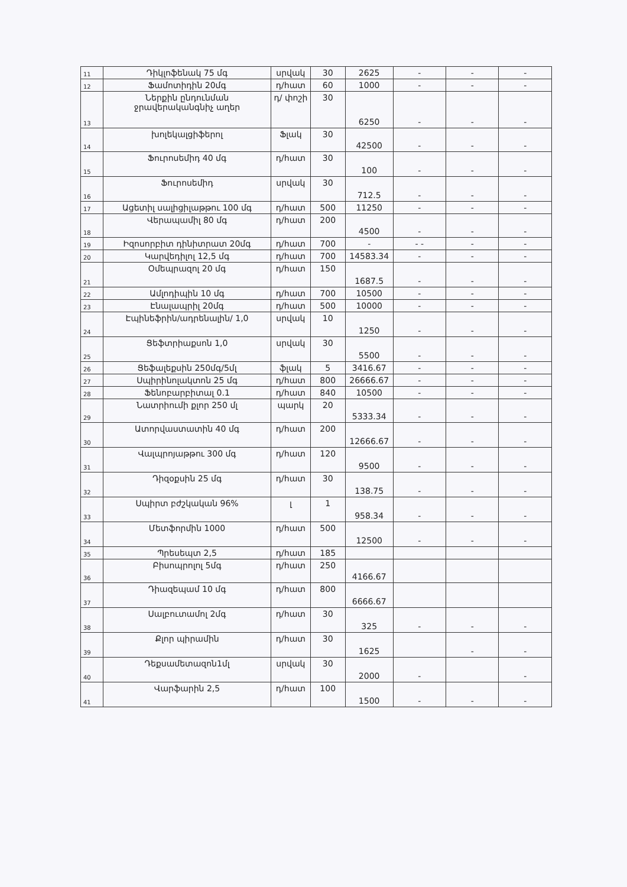| 11 | Դիկլոֆենակ 75 մգ | սրվակ | 30 | 2625 | - | - | - |
| 12 | Ֆամոտիդին 20մգ | դ/հատ | 60 | 1000 | - | - | - |
| 13 | Ներքին ընդունման ջրավերականգնիչ աղեր | դ/ փոշի | 30 | 6250 | - | - | - |
| 14 | խոլեկալցիֆերոլ | Ֆլակ | 30 | 42500 | - | - | - |
| 15 | Ֆուրոսեմիդ 40 մգ | դ/հատ | 30 | 100 | - | - | - |
| 16 | Ֆուրոսեմիդ | սրվակ | 30 | 712.5 | - | - | - |
| 17 | Ացետիլ սալիցիլաթթու 100 մգ | դ/հատ | 500 | 11250 | - | - | - |
| 18 | Վերապամիլ 80 մգ | դ/հատ | 200 | 4500 | - | - | - |
| 19 | Իզոսորբիտ դինիտրատ 20մգ | դ/հատ | 700 | - | - - | - | - |
| 20 | Կարվեդիլոլ 12,5 մգ | դ/հատ | 700 | 14583.34 | - | - | - |
| 21 | Օմեպրազոլ 20 մգ | դ/հատ | 150 | 1687.5 | - | - | - |
| 22 | Ամլոդիպին 10 մգ | դ/հատ | 700 | 10500 | - | - | - |
| 23 | Էնալապրիլ 20մգ | դ/հատ | 500 | 10000 | - | - | - |
| 24 | Էպինեֆրին/ադրենալին/ 1,0 | սրվակ | 10 | 1250 | - | - | - |
| 25 | Ցեֆտրիաքսոն 1,0 | սրվակ | 30 | 5500 | - | - | - |
| 26 | Ցեֆալեքսին 250մգ/5մլ | ֆլակ | 5 | 3416.67 | - | - | - |
| 27 | Սպիրինոլակտոն 25 մգ | դ/հատ | 800 | 26666.67 | - | - | - |
| 28 | Ֆենոբարբիտալ 0.1 | դ/հատ | 840 | 10500 | - | - | - |
| 29 | Նատրիումի քլոր 250 մլ | պարկ | 20 | 5333.34 | - | - | - |
| 30 | Ատորվաստատին 40 մգ | դ/հատ | 200 | 12666.67 | - | - | - |
| 31 | Վալպրոյաթթու 300 մգ | դ/հատ | 120 | 9500 | - | - | - |
| 32 | Դիզօքսին 25 մգ | դ/հատ | 30 | 138.75 | - | - | - |
| 33 | Սպիրտ բժշկական 96% | լ | 1 | 958.34 | - | - | - |
| 34 | Մետֆորմին 1000 | դ/հատ | 500 | 12500 | - | - | - |
| 35 | Պրեսեպտ 2,5 | դ/հատ | 185 | | | | |
| 36 | Բիսոպրոլոլ 5մգ | դ/հատ | 250 | 4166.67 | | | |
| 37 | Դիազեպամ 10 մգ | դ/հատ | 800 | 6666.67 | | | |
| 38 | Սալբուտամոլ 2մգ | դ/հատ | 30 | 325 | - | - | - |
| 39 | Քլոր պիրամին | դ/հատ | 30 | 1625 | | - | - |
| 40 | Դեքսամետազոն1մլ | սրվակ | 30 | 2000 | - | | - |
| 41 | Վարֆարին 2,5 | դ/հատ | 100 | 1500 | - | - | - |